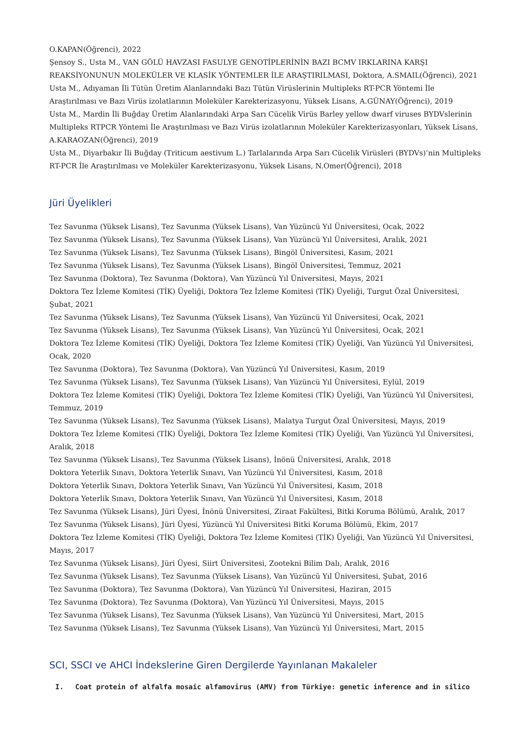O.KAPAN(Öğrenci), 2022
Şensoy S., Usta M., VAN GÖLÜ HAVZASI FASULYE GENOTİPLERİNİN BAZI BCMV IRKLARINA KARŞI REAKSİYONUNUN MOLEKÜLER VE KLASİK YÖNTEMLER İLE ARAŞTIRILMASI, Doktora, A.SMAIL(Öğrenci), 2021
Usta M., Adıyaman İli Tütün Üretim Alanlarındaki Bazı Tütün Virüslerinin Multipleks RT-PCR Yöntemi İle Araştırılması ve Bazı Virüs izolatlarının Moleküler Karekterizasyonu, Yüksek Lisans, A.GÜNAY(Öğrenci), 2019
Usta M., Mardin İli Buğday Üretim Alanlarındaki Arpa Sarı Cücelik Virüs Barley yellow dwarf viruses BYDVslerinin Multipleks RTPCR Yöntemi İle Araştırılması ve Bazı Virüs izolatlarının Moleküler Karekterizasyonları, Yüksek Lisans, A.KARAOZAN(Öğrenci), 2019
Usta M., Diyarbakır İli Buğday (Triticum aestivum L.) Tarlalarında Arpa Sarı Cücelik Virüsleri (BYDVs)’nin Multipleks RT-PCR İle Araştırılması ve Moleküler Karekterizasyonu, Yüksek Lisans, N.Omer(Öğrenci), 2018
Jüri Üyelikleri
Tez Savunma (Yüksek Lisans), Tez Savunma (Yüksek Lisans), Van Yüzüncü Yıl Üniversitesi, Ocak, 2022
Tez Savunma (Yüksek Lisans), Tez Savunma (Yüksek Lisans), Van Yüzüncü Yıl Üniversitesi, Aralık, 2021
Tez Savunma (Yüksek Lisans), Tez Savunma (Yüksek Lisans), Bingöl Üniversitesi, Kasım, 2021
Tez Savunma (Yüksek Lisans), Tez Savunma (Yüksek Lisans), Bingöl Üniversitesi, Temmuz, 2021
Tez Savunma (Doktora), Tez Savunma (Doktora), Van Yüzüncü Yıl Üniversitesi, Mayıs, 2021
Doktora Tez İzleme Komitesi (TİK) Üyeliği, Doktora Tez İzleme Komitesi (TİK) Üyeliği, Turgut Özal Üniversitesi, Şubat, 2021
Tez Savunma (Yüksek Lisans), Tez Savunma (Yüksek Lisans), Van Yüzüncü Yıl Üniversitesi, Ocak, 2021
Tez Savunma (Yüksek Lisans), Tez Savunma (Yüksek Lisans), Van Yüzüncü Yıl Üniversitesi, Ocak, 2021
Doktora Tez İzleme Komitesi (TİK) Üyeliği, Doktora Tez İzleme Komitesi (TİK) Üyeliği, Van Yüzüncü Yıl Üniversitesi, Ocak, 2020
Tez Savunma (Doktora), Tez Savunma (Doktora), Van Yüzüncü Yıl Üniversitesi, Kasım, 2019
Tez Savunma (Yüksek Lisans), Tez Savunma (Yüksek Lisans), Van Yüzüncü Yıl Üniversitesi, Eylül, 2019
Doktora Tez İzleme Komitesi (TİK) Üyeliği, Doktora Tez İzleme Komitesi (TİK) Üyeliği, Van Yüzüncü Yıl Üniversitesi, Temmuz, 2019
Tez Savunma (Yüksek Lisans), Tez Savunma (Yüksek Lisans), Malatya Turgut Özal Üniversitesi, Mayıs, 2019
Doktora Tez İzleme Komitesi (TİK) Üyeliği, Doktora Tez İzleme Komitesi (TİK) Üyeliği, Van Yüzüncü Yıl Üniversitesi, Aralık, 2018
Tez Savunma (Yüksek Lisans), Tez Savunma (Yüksek Lisans), İnönü Üniversitesi, Aralık, 2018
Doktora Yeterlik Sınavı, Doktora Yeterlik Sınavı, Van Yüzüncü Yıl Üniversitesi, Kasım, 2018
Doktora Yeterlik Sınavı, Doktora Yeterlik Sınavı, Van Yüzüncü Yıl Üniversitesi, Kasım, 2018
Doktora Yeterlik Sınavı, Doktora Yeterlik Sınavı, Van Yüzüncü Yıl Üniversitesi, Kasım, 2018
Tez Savunma (Yüksek Lisans), Jüri Üyesi, İnönü Üniversitesi, Ziraat Fakültesi, Bitki Koruma Bölümü, Aralık, 2017
Tez Savunma (Yüksek Lisans), Jüri Üyesi, Yüzüncü Yıl Üniversitesi Bitki Koruma Bölümü, Ekim, 2017
Doktora Tez İzleme Komitesi (TİK) Üyeliği, Doktora Tez İzleme Komitesi (TİK) Üyeliği, Van Yüzüncü Yıl Üniversitesi, Mayıs, 2017
Tez Savunma (Yüksek Lisans), Jüri Üyesi, Siirt Üniversitesi, Zootekni Bilim Dalı, Aralık, 2016
Tez Savunma (Yüksek Lisans), Tez Savunma (Yüksek Lisans), Van Yüzüncü Yıl Üniversitesi, Şubat, 2016
Tez Savunma (Doktora), Tez Savunma (Doktora), Van Yüzüncü Yıl Üniversitesi, Haziran, 2015
Tez Savunma (Doktora), Tez Savunma (Doktora), Van Yüzüncü Yıl Üniversitesi, Mayıs, 2015
Tez Savunma (Yüksek Lisans), Tez Savunma (Yüksek Lisans), Van Yüzüncü Yıl Üniversitesi, Mart, 2015
Tez Savunma (Yüksek Lisans), Tez Savunma (Yüksek Lisans), Van Yüzüncü Yıl Üniversitesi, Mart, 2015
SCI, SSCI ve AHCI İndekslerine Giren Dergilerde Yayınlanan Makaleler
I. Coat protein of alfalfa mosaic alfamovirus (AMV) from Türkiye: genetic inference and in silico